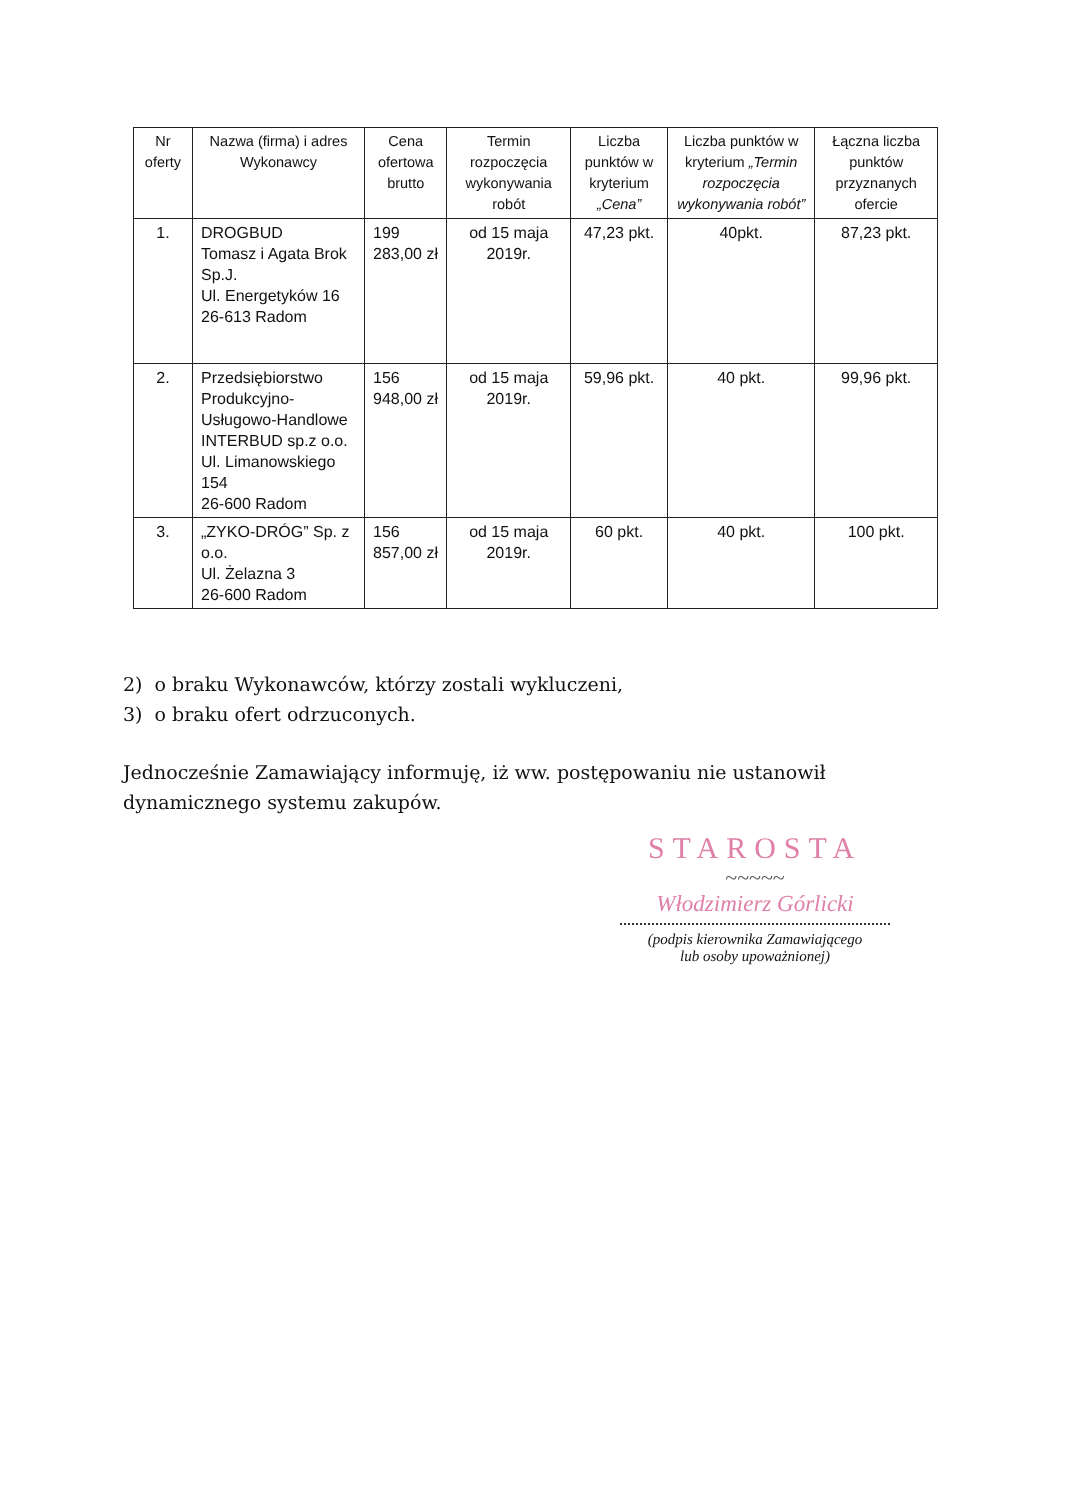| Nr oferty | Nazwa (firma) i adres Wykonawcy | Cena ofertowa brutto | Termin rozpoczęcia wykonywania robót | Liczba punktów w kryterium „Cena” | Liczba punktów w kryterium „Termin rozpoczęcia wykonywania robót” | Łączna liczba punktów przyznanych ofercie |
| --- | --- | --- | --- | --- | --- | --- |
| 1. | DROGBUD Tomasz i Agata Brok Sp.J. Ul. Energetyków 16 26-613 Radom | 199 283,00 zł | od 15 maja 2019r. | 47,23 pkt. | 40pkt. | 87,23 pkt. |
| 2. | Przedsiębiorstwo Produkcyjno-Usługowo-Handlowe INTERBUD sp.z o.o. Ul. Limanowskiego 154 26-600 Radom | 156 948,00 zł | od 15 maja 2019r. | 59,96 pkt. | 40 pkt. | 99,96 pkt. |
| 3. | „ZYKO-DRÓG” Sp. z o.o. Ul. Żelazna 3 26-600 Radom | 156 857,00 zł | od 15 maja 2019r. | 60 pkt. | 40 pkt. | 100 pkt. |
2) o braku Wykonawców, którzy zostali wykluczeni,
3) o braku ofert odrzuconych.
Jednocześnie Zamawiający informuję, iż ww. postępowaniu nie ustanowił dynamicznego systemu zakupów.
STAROSTA
~~~~~
Włodzimierz Górlicki
(podpis kierownika Zamawiającego
lub osoby upoważnionej)